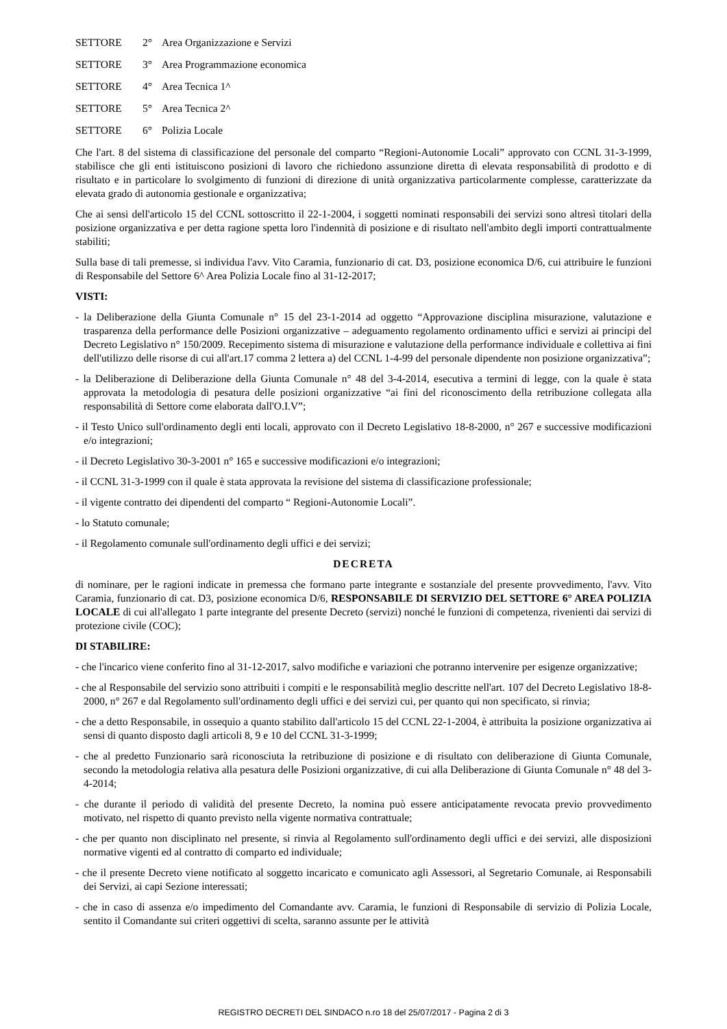SETTORE 2° Area Organizzazione e Servizi
SETTORE 3° Area Programmazione economica
SETTORE 4° Area Tecnica 1^
SETTORE 5° Area Tecnica 2^
SETTORE 6° Polizia Locale
Che l'art. 8 del sistema di classificazione del personale del comparto “Regioni-Autonomie Locali” approvato con CCNL 31-3-1999, stabilisce che gli enti istituiscono posizioni di lavoro che richiedono assunzione diretta di elevata responsabilità di prodotto e di risultato e in particolare lo svolgimento di funzioni di direzione di unità organizzativa particolarmente complesse, caratterizzate da elevata grado di autonomia gestionale e organizzativa;
Che ai sensi dell'articolo 15 del CCNL sottoscritto il 22-1-2004, i soggetti nominati responsabili dei servizi sono altresì titolari della posizione organizzativa e per detta ragione spetta loro l'indennità di posizione e di risultato nell'ambito degli importi contrattualmente stabiliti;
Sulla base di tali premesse, si individua l'avv. Vito Caramia, funzionario di cat. D3, posizione economica D/6, cui attribuire le funzioni di Responsabile del Settore 6^ Area Polizia Locale fino al 31-12-2017;
VISTI:
- la Deliberazione della Giunta Comunale n° 15 del 23-1-2014 ad oggetto “Approvazione disciplina misurazione, valutazione e trasparenza della performance delle Posizioni organizzative – adeguamento regolamento ordinamento uffici e servizi ai principi del Decreto Legislativo n° 150/2009. Recepimento sistema di misurazione e valutazione della performance individuale e collettiva ai fini dell'utilizzo delle risorse di cui all'art.17 comma 2 lettera a) del CCNL 1-4-99 del personale dipendente non posizione organizzativa”;
- la Deliberazione di Deliberazione della Giunta Comunale n° 48 del 3-4-2014, esecutiva a termini di legge, con la quale è stata approvata la metodologia di pesatura delle posizioni organizzative “ai fini del riconoscimento della retribuzione collegata alla responsabilità di Settore come elaborata dall'O.I.V”;
- il Testo Unico sull'ordinamento degli enti locali, approvato con il Decreto Legislativo 18-8-2000, n° 267 e successive modificazioni e/o integrazioni;
- il Decreto Legislativo 30-3-2001 n° 165 e successive modificazioni e/o integrazioni;
- il CCNL 31-3-1999 con il quale è stata approvata la revisione del sistema di classificazione professionale;
- il vigente contratto dei dipendenti del comparto “ Regioni-Autonomie Locali”.
- lo Statuto comunale;
- il Regolamento comunale sull'ordinamento degli uffici e dei servizi;
DECRETA
di nominare, per le ragioni indicate in premessa che formano parte integrante e sostanziale del presente provvedimento, l'avv. Vito Caramia, funzionario di cat. D3, posizione economica D/6, RESPONSABILE DI SERVIZIO DEL SETTORE 6° AREA POLIZIA LOCALE di cui all'allegato 1 parte integrante del presente Decreto (servizi) nonché le funzioni di competenza, rivenienti dai servizi di protezione civile (COC);
DI STABILIRE:
- che l'incarico viene conferito fino al 31-12-2017, salvo modifiche e variazioni che potranno intervenire per esigenze organizzative;
- che al Responsabile del servizio sono attribuiti i compiti e le responsabilità meglio descritte nell'art. 107 del Decreto Legislativo 18-8-2000, n° 267 e dal Regolamento sull'ordinamento degli uffici e dei servizi cui, per quanto qui non specificato, si rinvia;
- che a detto Responsabile, in ossequio a quanto stabilito dall'articolo 15 del CCNL 22-1-2004, è attribuita la posizione organizzativa ai sensi di quanto disposto dagli articoli 8, 9 e 10 del CCNL 31-3-1999;
- che al predetto Funzionario sarà riconosciuta la retribuzione di posizione e di risultato con deliberazione di Giunta Comunale, secondo la metodologia relativa alla pesatura delle Posizioni organizzative, di cui alla Deliberazione di Giunta Comunale n° 48 del 3-4-2014;
- che durante il periodo di validità del presente Decreto, la nomina può essere anticipatamente revocata previo provvedimento motivato, nel rispetto di quanto previsto nella vigente normativa contrattuale;
- che per quanto non disciplinato nel presente, si rinvia al Regolamento sull'ordinamento degli uffici e dei servizi, alle disposizioni normative vigenti ed al contratto di comparto ed individuale;
- che il presente Decreto viene notificato al soggetto incaricato e comunicato agli Assessori, al Segretario Comunale, ai Responsabili dei Servizi, ai capi Sezione interessati;
- che in caso di assenza e/o impedimento del Comandante avv. Caramia, le funzioni di Responsabile di servizio di Polizia Locale, sentito il Comandante sui criteri oggettivi di scelta, saranno assunte per le attività
REGISTRO DECRETI DEL SINDACO n.ro 18 del 25/07/2017 - Pagina 2 di 3